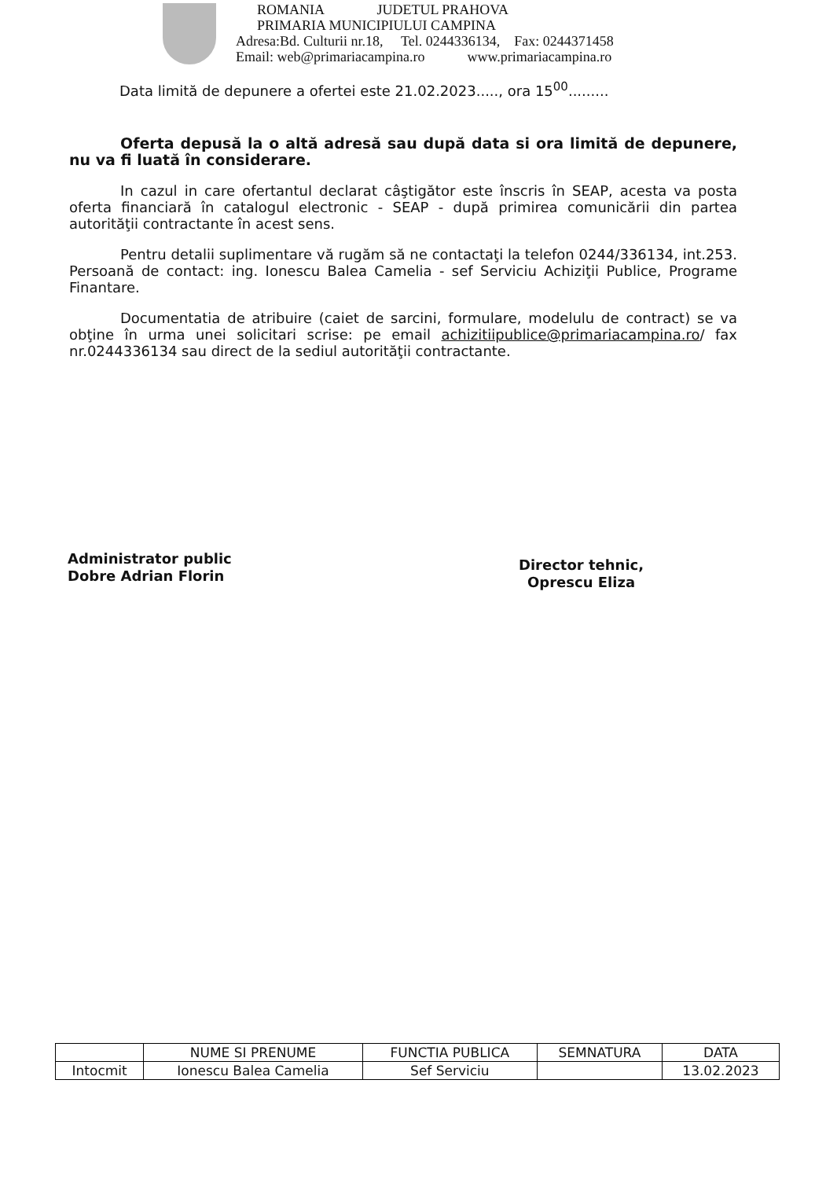ROMANIA JUDETUL PRAHOVA
PRIMARIA MUNICIPIULUI CAMPINA
Adresa:Bd. Culturii nr.18, Tel. 0244336134, Fax: 0244371458
Email: web@primariacampina.ro www.primariacampina.ro
Data limită de depunere a ofertei este 21.02.2023....., ora 15<sup>00</sup>.........
Oferta depusă la o altă adresă sau după data si ora limită de depunere, nu va fi luată în considerare.
In cazul in care ofertantul declarat câştigător este înscris în SEAP, acesta va posta oferta financiară în catalogul electronic - SEAP - după primirea comunicării din partea autorităţii contractante în acest sens.
Pentru detalii suplimentare vă rugăm să ne contactaţi la telefon 0244/336134, int.253. Persoană de contact: ing. Ionescu Balea Camelia - sef Serviciu Achiziţii Publice, Programe Finantare.
Documentatia de atribuire (caiet de sarcini, formulare, modelulu de contract) se va obţine în urma unei solicitari scrise: pe email achizitiipublice@primariacampina.ro/ fax nr.0244336134 sau direct de la sediul autorităţii contractante.
Administrator public
Dobre Adrian Florin
Director tehnic,
Oprescu Eliza
| | NUME SI PRENUME | FUNCTIA PUBLICA | SEMNATURA | DATA |
| Intocmit | Ionescu Balea Camelia | Sef Serviciu | | 13.02.2023 |